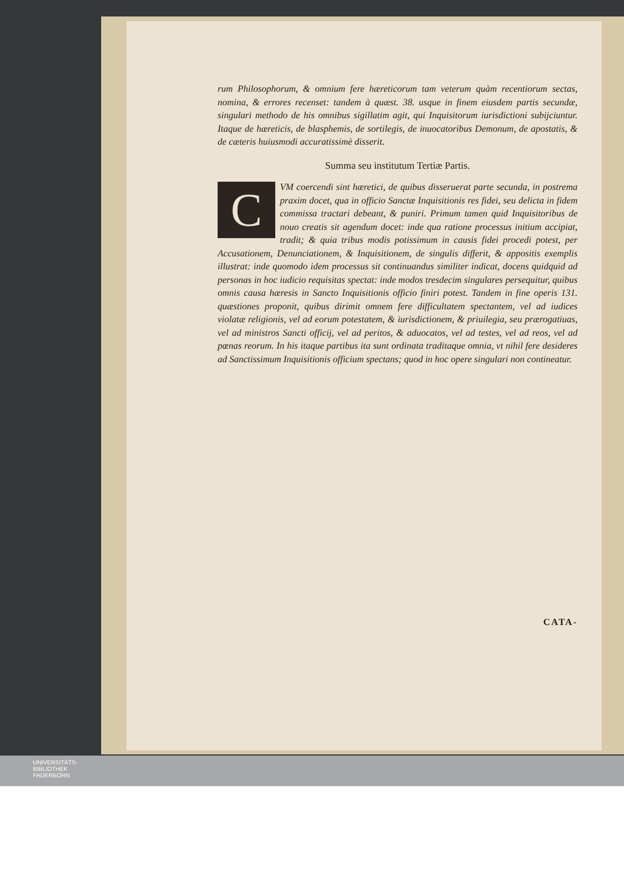rum Philosophorum, & omnium fere hæreticorum tam veterum quàm recentiorum sectas, nomina, & errores recenset: tandem à quæst. 38. usque in finem eiusdem partis secundæ, singulari methodo de his omnibus sigillatim agit, qui Inquisitorum iurisdictioni subijciuntur. Itaque de hæreticis, de blasphemis, de sortilegis, de inuocatoribus Demonum, de apostatis, & de cæteris huiusmodi accuratissimè disserit.
Summa seu institutum Tertiæ Partis.
CVM coercendi sint hæretici, de quibus disseruerat parte secunda, in postrema praxim docet, qua in officio Sanctæ Inquisitionis res fidei, seu delicta in fidem commissa tractari debeant, & puniri. Primum tamen quid Inquisitoribus de nouo creatis sit agendum docet: inde qua ratione processus initium accipiat, tradit; & quia tribus modis potissimum in causis fidei procedi potest, per Accusationem, Denunciationem, & Inquisitionem, de singulis differit, & appositis exemplis illustrat: inde quomodo idem processus sit continuandus similiter indicat, docens quidquid ad personas in hoc iudicio requisitas spectat: inde modos tresdecim singulares persequitur, quibus omnis causa hæresis in Sancto Inquisitionis officio finiri potest. Tandem in fine operis 131. quæstiones proponit, quibus dirimit omnem fere difficultatem spectantem, vel ad iudices violatæ religionis, vel ad eorum potestatem, & iurisdictionem, & priuilegia, seu prærogatiuas, vel ad ministros Sancti officij, vel ad peritos, & aduocatos, vel ad testes, vel ad reos, vel ad pœnas reorum. In his itaque partibus ita sunt ordinata traditaque omnia, vt nihil fere desideres ad Sanctissimum Inquisitionis officium spectans; quod in hoc opere singulari non contineatur.
CATA-
UNIVERSITÄTS-
BIBLIOTHEK
PADERBORN